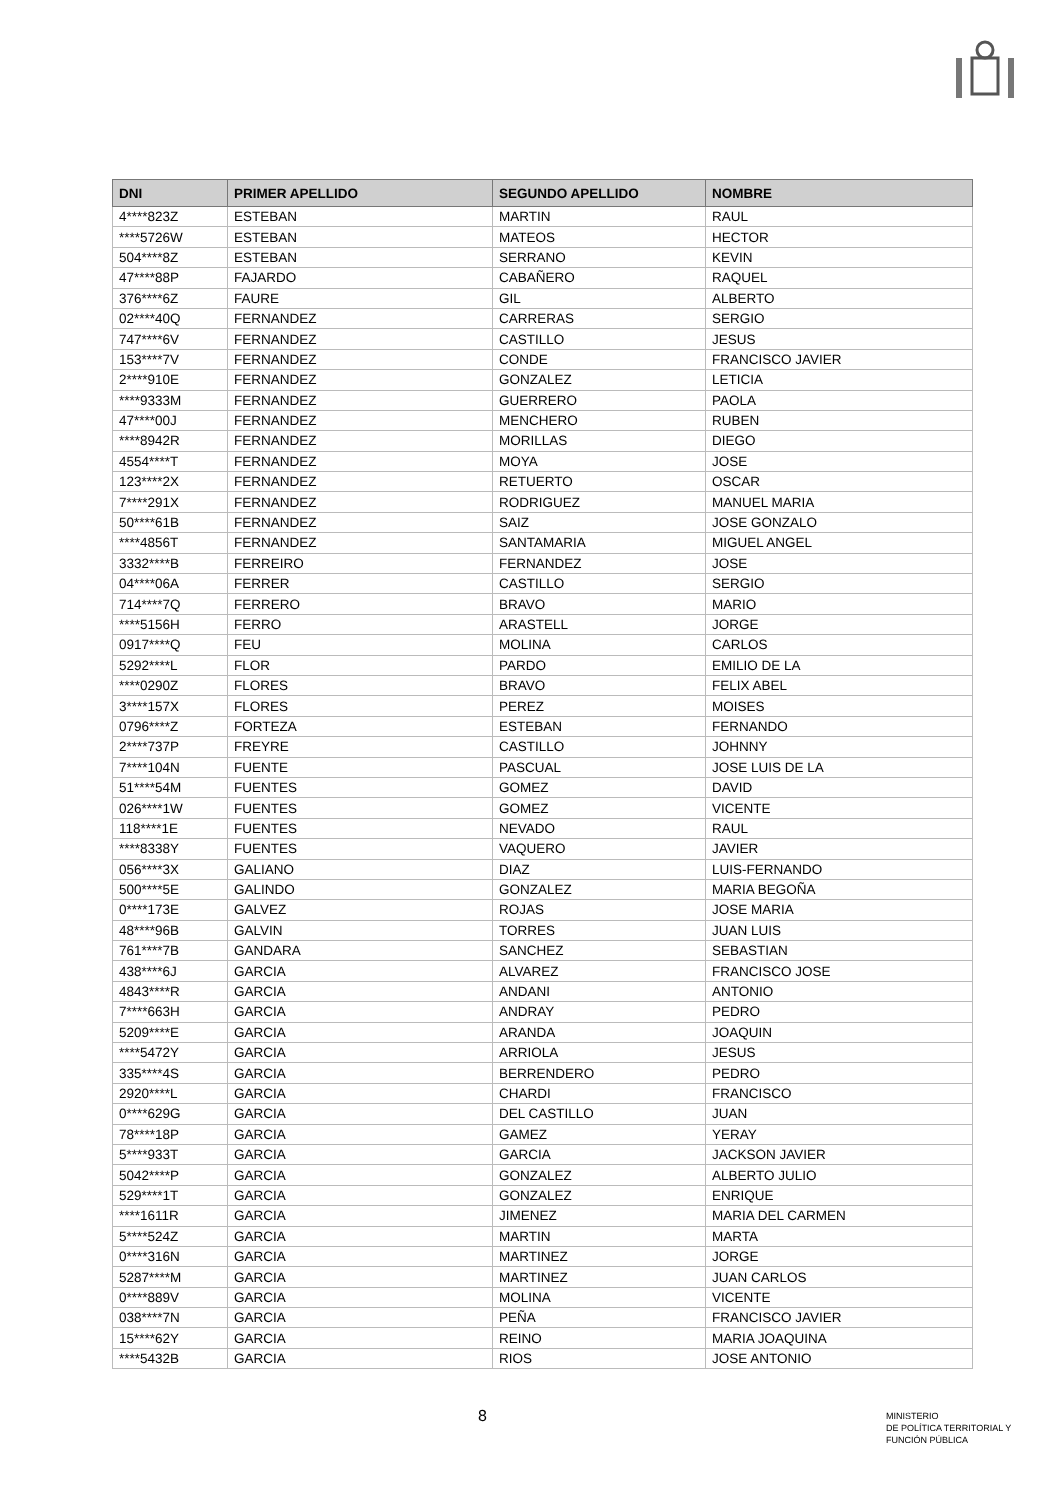| DNI | PRIMER APELLIDO | SEGUNDO APELLIDO | NOMBRE |
| --- | --- | --- | --- |
| 4****823Z | ESTEBAN | MARTIN | RAUL |
| ****5726W | ESTEBAN | MATEOS | HECTOR |
| 504****8Z | ESTEBAN | SERRANO | KEVIN |
| 47****88P | FAJARDO | CABAÑERO | RAQUEL |
| 376****6Z | FAURE | GIL | ALBERTO |
| 02****40Q | FERNANDEZ | CARRERAS | SERGIO |
| 747****6V | FERNANDEZ | CASTILLO | JESUS |
| 153****7V | FERNANDEZ | CONDE | FRANCISCO JAVIER |
| 2****910E | FERNANDEZ | GONZALEZ | LETICIA |
| ****9333M | FERNANDEZ | GUERRERO | PAOLA |
| 47****00J | FERNANDEZ | MENCHERO | RUBEN |
| ****8942R | FERNANDEZ | MORILLAS | DIEGO |
| 4554****T | FERNANDEZ | MOYA | JOSE |
| 123****2X | FERNANDEZ | RETUERTO | OSCAR |
| 7****291X | FERNANDEZ | RODRIGUEZ | MANUEL MARIA |
| 50****61B | FERNANDEZ | SAIZ | JOSE GONZALO |
| ****4856T | FERNANDEZ | SANTAMARIA | MIGUEL ANGEL |
| 3332****B | FERREIRO | FERNANDEZ | JOSE |
| 04****06A | FERRER | CASTILLO | SERGIO |
| 714****7Q | FERRERO | BRAVO | MARIO |
| ****5156H | FERRO | ARASTELL | JORGE |
| 0917****Q | FEU | MOLINA | CARLOS |
| 5292****L | FLOR | PARDO | EMILIO DE LA |
| ****0290Z | FLORES | BRAVO | FELIX ABEL |
| 3****157X | FLORES | PEREZ | MOISES |
| 0796****Z | FORTEZA | ESTEBAN | FERNANDO |
| 2****737P | FREYRE | CASTILLO | JOHNNY |
| 7****104N | FUENTE | PASCUAL | JOSE LUIS DE LA |
| 51****54M | FUENTES | GOMEZ | DAVID |
| 026****1W | FUENTES | GOMEZ | VICENTE |
| 118****1E | FUENTES | NEVADO | RAUL |
| ****8338Y | FUENTES | VAQUERO | JAVIER |
| 056****3X | GALIANO | DIAZ | LUIS-FERNANDO |
| 500****5E | GALINDO | GONZALEZ | MARIA BEGOÑA |
| 0****173E | GALVEZ | ROJAS | JOSE MARIA |
| 48****96B | GALVIN | TORRES | JUAN LUIS |
| 761****7B | GANDARA | SANCHEZ | SEBASTIAN |
| 438****6J | GARCIA | ALVAREZ | FRANCISCO JOSE |
| 4843****R | GARCIA | ANDANI | ANTONIO |
| 7****663H | GARCIA | ANDRAY | PEDRO |
| 5209****E | GARCIA | ARANDA | JOAQUIN |
| ****5472Y | GARCIA | ARRIOLA | JESUS |
| 335****4S | GARCIA | BERRENDERO | PEDRO |
| 2920****L | GARCIA | CHARDI | FRANCISCO |
| 0****629G | GARCIA | DEL CASTILLO | JUAN |
| 78****18P | GARCIA | GAMEZ | YERAY |
| 5****933T | GARCIA | GARCIA | JACKSON JAVIER |
| 5042****P | GARCIA | GONZALEZ | ALBERTO JULIO |
| 529****1T | GARCIA | GONZALEZ | ENRIQUE |
| ****1611R | GARCIA | JIMENEZ | MARIA DEL CARMEN |
| 5****524Z | GARCIA | MARTIN | MARTA |
| 0****316N | GARCIA | MARTINEZ | JORGE |
| 5287****M | GARCIA | MARTINEZ | JUAN CARLOS |
| 0****889V | GARCIA | MOLINA | VICENTE |
| 038****7N | GARCIA | PEÑA | FRANCISCO JAVIER |
| 15****62Y | GARCIA | REINO | MARIA JOAQUINA |
| ****5432B | GARCIA | RIOS | JOSE ANTONIO |
8
MINISTERIO
DE POLÍTICA TERRITORIAL Y
FUNCIÓN PÚBLICA